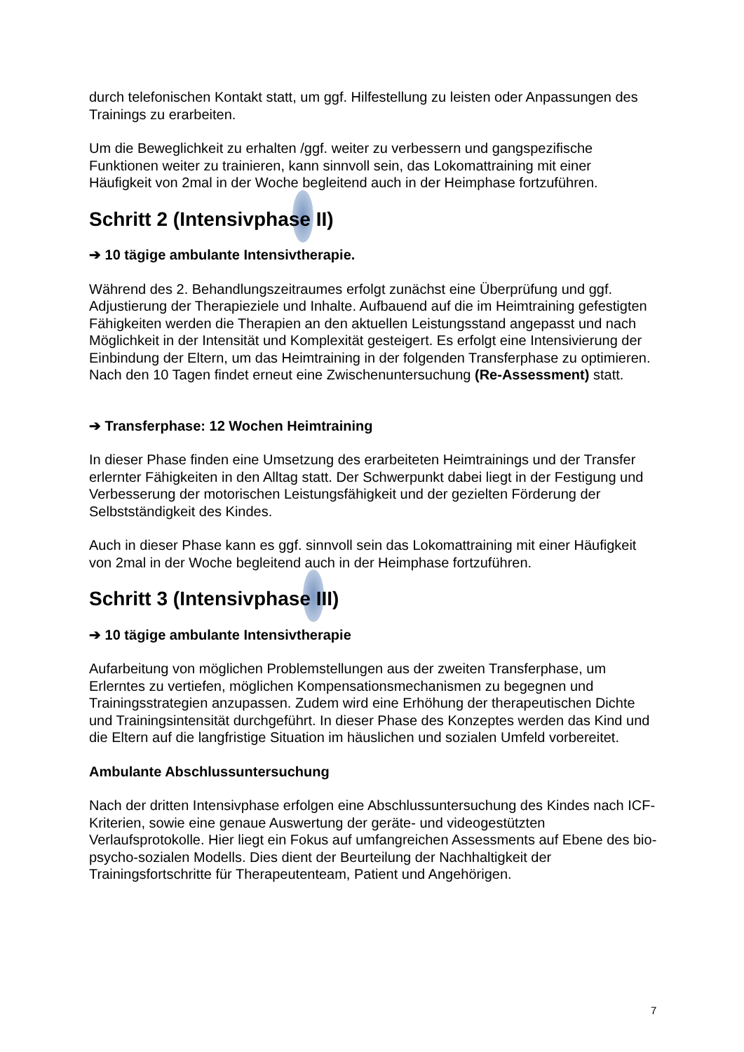durch telefonischen Kontakt statt, um ggf. Hilfestellung zu leisten oder Anpassungen des Trainings zu erarbeiten.
Um die Beweglichkeit zu erhalten /ggf. weiter zu verbessern und gangspezifische Funktionen weiter zu trainieren, kann sinnvoll sein, das Lokomattraining mit einer Häufigkeit von 2mal in der Woche begleitend auch in der Heimphase fortzuführen.
Schritt 2 (Intensivphase II)
➔ 10 tägige ambulante Intensivtherapie.
Während des 2. Behandlungszeitraumes erfolgt zunächst eine Überprüfung und ggf. Adjustierung der Therapieziele und Inhalte. Aufbauend auf die im Heimtraining gefestigten Fähigkeiten werden die Therapien an den aktuellen Leistungsstand angepasst und nach Möglichkeit in der Intensität und Komplexität gesteigert. Es erfolgt eine Intensivierung der Einbindung der Eltern, um das Heimtraining in der folgenden Transferphase zu optimieren. Nach den 10 Tagen findet erneut eine Zwischenuntersuchung (Re-Assessment) statt.
➔ Transferphase: 12 Wochen Heimtraining
In dieser Phase finden eine Umsetzung des erarbeiteten Heimtrainings und der Transfer erlernter Fähigkeiten in den Alltag statt. Der Schwerpunkt dabei liegt in der Festigung und Verbesserung der motorischen Leistungsfähigkeit und der gezielten Förderung der Selbstständigkeit des Kindes.
Auch in dieser Phase kann es ggf. sinnvoll sein das Lokomattraining mit einer Häufigkeit von 2mal in der Woche begleitend auch in der Heimphase fortzuführen.
Schritt 3 (Intensivphase III)
➔ 10 tägige ambulante Intensivtherapie
Aufarbeitung von möglichen Problemstellungen aus der zweiten Transferphase, um Erlerntes zu vertiefen, möglichen Kompensationsmechanismen zu begegnen und Trainingsstrategien anzupassen. Zudem wird eine Erhöhung der therapeutischen Dichte und Trainingsintensität durchgeführt. In dieser Phase des Konzeptes werden das Kind und die Eltern auf die langfristige Situation im häuslichen und sozialen Umfeld vorbereitet.
Ambulante Abschlussuntersuchung
Nach der dritten Intensivphase erfolgen eine Abschlussuntersuchung des Kindes nach ICF-Kriterien, sowie eine genaue Auswertung der geräte- und videogestützten Verlaufsprotokolle. Hier liegt ein Fokus auf umfangreichen Assessments auf Ebene des bio-psycho-sozialen Modells. Dies dient der Beurteilung der Nachhaltigkeit der Trainingsfortschritte für Therapeutenteam, Patient und Angehörigen.
7